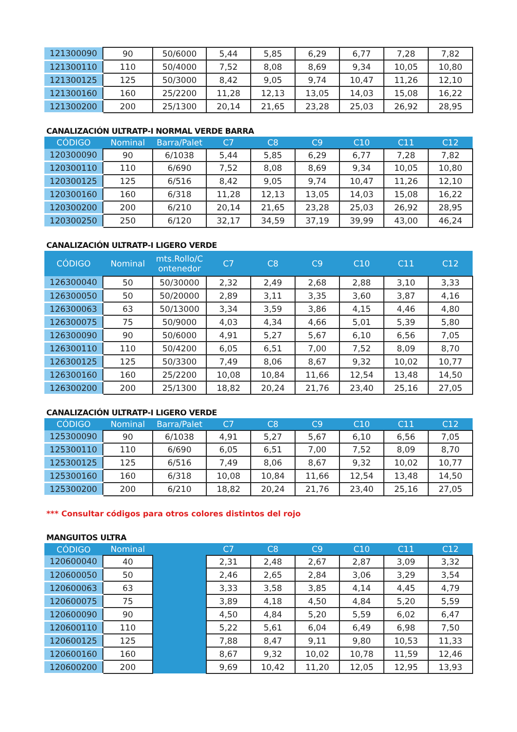| 121300090 | 90 | 50/6000 | 5,44 | 5,85 | 6,29 | 6,77 | 7,28 | 7,82 |
| 121300110 | 110 | 50/4000 | 7,52 | 8,08 | 8,69 | 9,34 | 10,05 | 10,80 |
| 121300125 | 125 | 50/3000 | 8,42 | 9,05 | 9,74 | 10,47 | 11,26 | 12,10 |
| 121300160 | 160 | 25/2200 | 11,28 | 12,13 | 13,05 | 14,03 | 15,08 | 16,22 |
| 121300200 | 200 | 25/1300 | 20,14 | 21,65 | 23,28 | 25,03 | 26,92 | 28,95 |
CANALIZACIÓN ULTRATP-I NORMAL VERDE BARRA
| CÓDIGO | Nominal | Barra/Palet | C7 | C8 | C9 | C10 | C11 | C12 |
| --- | --- | --- | --- | --- | --- | --- | --- | --- |
| 120300090 | 90 | 6/1038 | 5,44 | 5,85 | 6,29 | 6,77 | 7,28 | 7,82 |
| 120300110 | 110 | 6/690 | 7,52 | 8,08 | 8,69 | 9,34 | 10,05 | 10,80 |
| 120300125 | 125 | 6/516 | 8,42 | 9,05 | 9,74 | 10,47 | 11,26 | 12,10 |
| 120300160 | 160 | 6/318 | 11,28 | 12,13 | 13,05 | 14,03 | 15,08 | 16,22 |
| 120300200 | 200 | 6/210 | 20,14 | 21,65 | 23,28 | 25,03 | 26,92 | 28,95 |
| 120300250 | 250 | 6/120 | 32,17 | 34,59 | 37,19 | 39,99 | 43,00 | 46,24 |
CANALIZACIÓN ULTRATP-I LIGERO VERDE
| CÓDIGO | Nominal | mts.Rollo/C ontenedor | C7 | C8 | C9 | C10 | C11 | C12 |
| --- | --- | --- | --- | --- | --- | --- | --- | --- |
| 126300040 | 50 | 50/30000 | 2,32 | 2,49 | 2,68 | 2,88 | 3,10 | 3,33 |
| 126300050 | 50 | 50/20000 | 2,89 | 3,11 | 3,35 | 3,60 | 3,87 | 4,16 |
| 126300063 | 63 | 50/13000 | 3,34 | 3,59 | 3,86 | 4,15 | 4,46 | 4,80 |
| 126300075 | 75 | 50/9000 | 4,03 | 4,34 | 4,66 | 5,01 | 5,39 | 5,80 |
| 126300090 | 90 | 50/6000 | 4,91 | 5,27 | 5,67 | 6,10 | 6,56 | 7,05 |
| 126300110 | 110 | 50/4200 | 6,05 | 6,51 | 7,00 | 7,52 | 8,09 | 8,70 |
| 126300125 | 125 | 50/3300 | 7,49 | 8,06 | 8,67 | 9,32 | 10,02 | 10,77 |
| 126300160 | 160 | 25/2200 | 10,08 | 10,84 | 11,66 | 12,54 | 13,48 | 14,50 |
| 126300200 | 200 | 25/1300 | 18,82 | 20,24 | 21,76 | 23,40 | 25,16 | 27,05 |
CANALIZACIÓN ULTRATP-I LIGERO VERDE
| CÓDIGO | Nominal | Barra/Palet | C7 | C8 | C9 | C10 | C11 | C12 |
| --- | --- | --- | --- | --- | --- | --- | --- | --- |
| 125300090 | 90 | 6/1038 | 4,91 | 5,27 | 5,67 | 6,10 | 6,56 | 7,05 |
| 125300110 | 110 | 6/690 | 6,05 | 6,51 | 7,00 | 7,52 | 8,09 | 8,70 |
| 125300125 | 125 | 6/516 | 7,49 | 8,06 | 8,67 | 9,32 | 10,02 | 10,77 |
| 125300160 | 160 | 6/318 | 10,08 | 10,84 | 11,66 | 12,54 | 13,48 | 14,50 |
| 125300200 | 200 | 6/210 | 18,82 | 20,24 | 21,76 | 23,40 | 25,16 | 27,05 |
*** Consultar códigos para otros colores distintos del rojo
MANGUITOS ULTRA
| CÓDIGO | Nominal | | C7 | C8 | C9 | C10 | C11 | C12 |
| --- | --- | --- | --- | --- | --- | --- | --- | --- |
| 120600040 | 40 | | 2,31 | 2,48 | 2,67 | 2,87 | 3,09 | 3,32 |
| 120600050 | 50 | | 2,46 | 2,65 | 2,84 | 3,06 | 3,29 | 3,54 |
| 120600063 | 63 | | 3,33 | 3,58 | 3,85 | 4,14 | 4,45 | 4,79 |
| 120600075 | 75 | | 3,89 | 4,18 | 4,50 | 4,84 | 5,20 | 5,59 |
| 120600090 | 90 | | 4,50 | 4,84 | 5,20 | 5,59 | 6,02 | 6,47 |
| 120600110 | 110 | | 5,22 | 5,61 | 6,04 | 6,49 | 6,98 | 7,50 |
| 120600125 | 125 | | 7,88 | 8,47 | 9,11 | 9,80 | 10,53 | 11,33 |
| 120600160 | 160 | | 8,67 | 9,32 | 10,02 | 10,78 | 11,59 | 12,46 |
| 120600200 | 200 | | 9,69 | 10,42 | 11,20 | 12,05 | 12,95 | 13,93 |